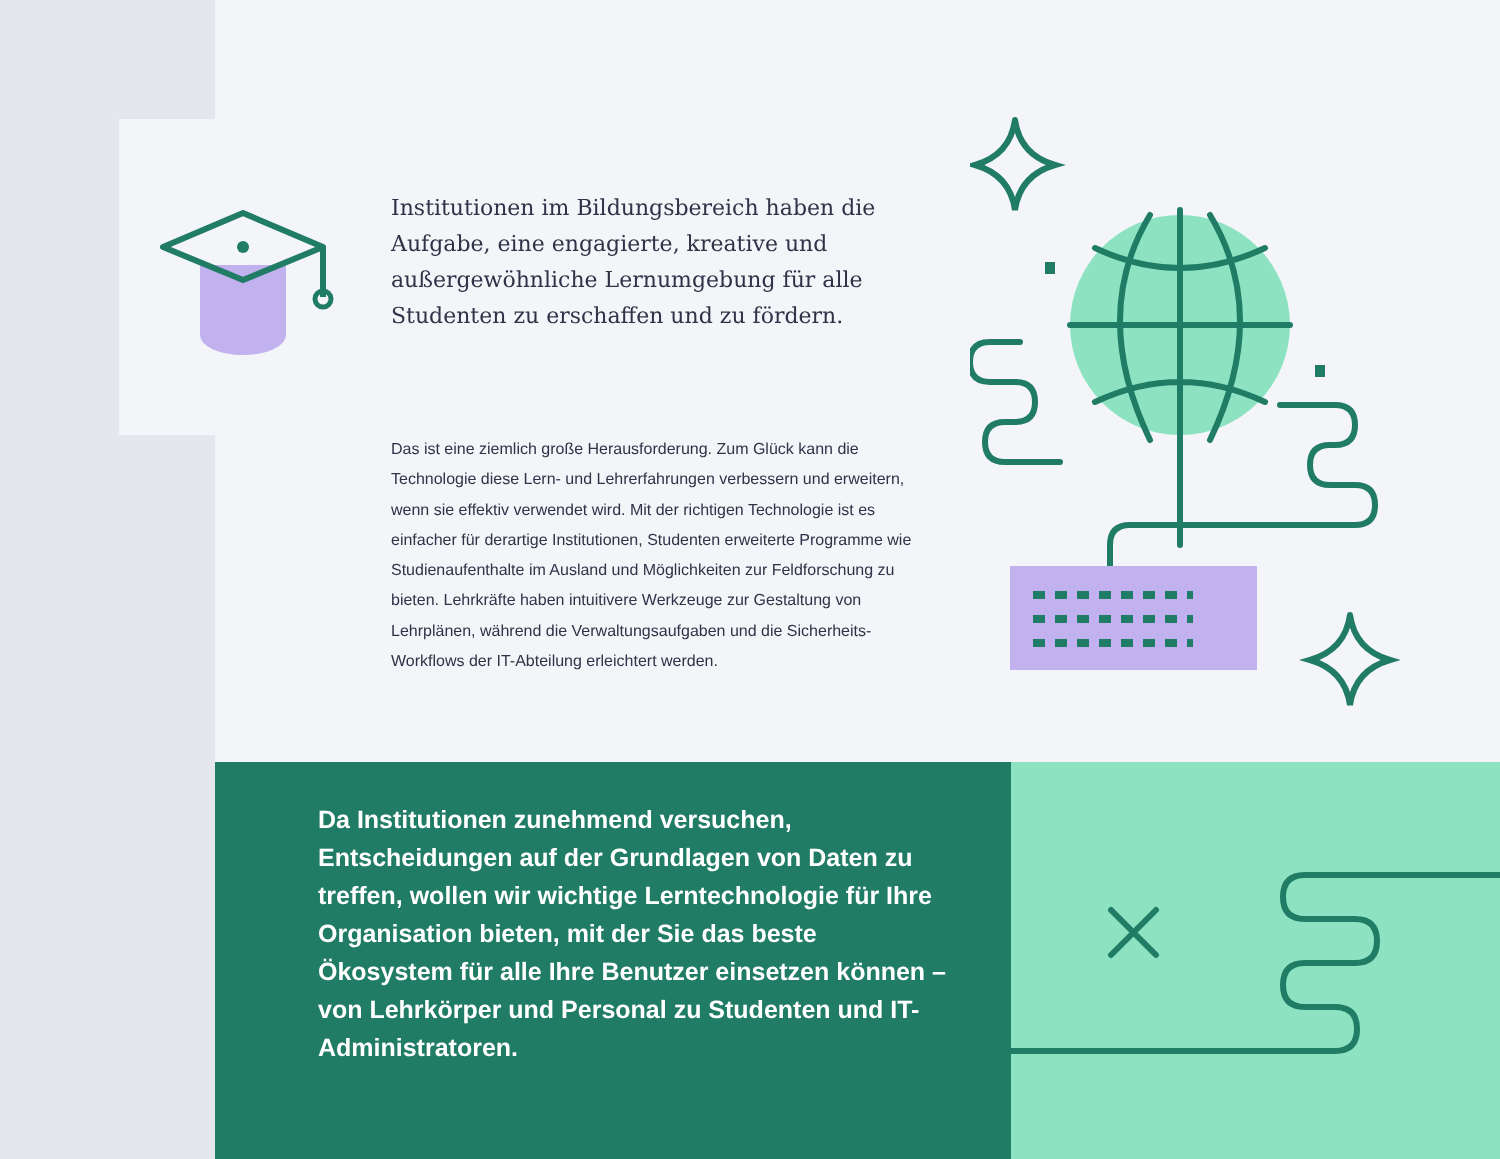Institutionen im Bildungsbereich haben die Aufgabe, eine engagierte, kreative und außergewöhnliche Lernumgebung für alle Studenten zu erschaffen und zu fördern.
Das ist eine ziemlich große Herausforderung. Zum Glück kann die Technologie diese Lern- und Lehrerfahrungen verbessern und erweitern, wenn sie effektiv verwendet wird. Mit der richtigen Technologie ist es einfacher für derartige Institutionen, Studenten erweiterte Programme wie Studienaufenthalte im Ausland und Möglichkeiten zur Feldforschung zu bieten. Lehrkräfte haben intuitivere Werkzeuge zur Gestaltung von Lehrplänen, während die Verwaltungsaufgaben und die Sicherheits-Workflows der IT-Abteilung erleichtert werden.
Da Institutionen zunehmend versuchen, Entscheidungen auf der Grundlagen von Daten zu treffen, wollen wir wichtige Lerntechnologie für Ihre Organisation bieten, mit der Sie das beste Ökosystem für alle Ihre Benutzer einsetzen können – von Lehrkörper und Personal zu Studenten und IT-Administratoren.